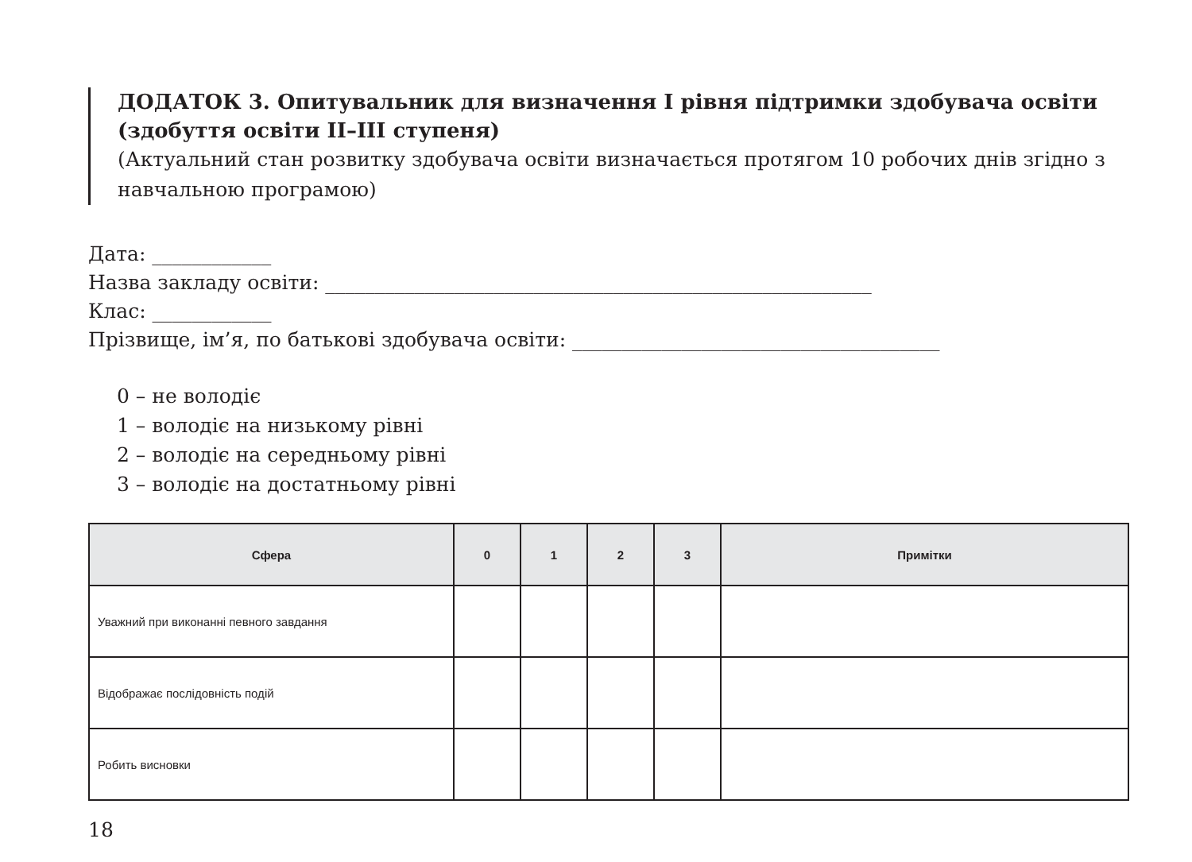ДОДАТОК 3. Опитувальник для визначення І рівня підтримки здобувача освіти (здобуття освіти ІІ–ІІІ ступеня)
(Актуальний стан розвитку здобувача освіти визначається протягом 10 робочих днів згідно з навчальною програмою)
Дата: ____________
Назва закладу освіти: _______________________________________________________
Клас: ____________
Прізвище, ім’я, по батькові здобувача освіти: _____________________________________
0 – не володіє
1 – володіє на низькому рівні
2 – володіє на середньому рівні
3 – володіє на достатньому рівні
| Сфера | 0 | 1 | 2 | 3 | Примітки |
| --- | --- | --- | --- | --- | --- |
| Уважний при виконанні певного завдання | | | | | |
| Відображає послідовність подій | | | | | |
| Робить висновки | | | | | |
18